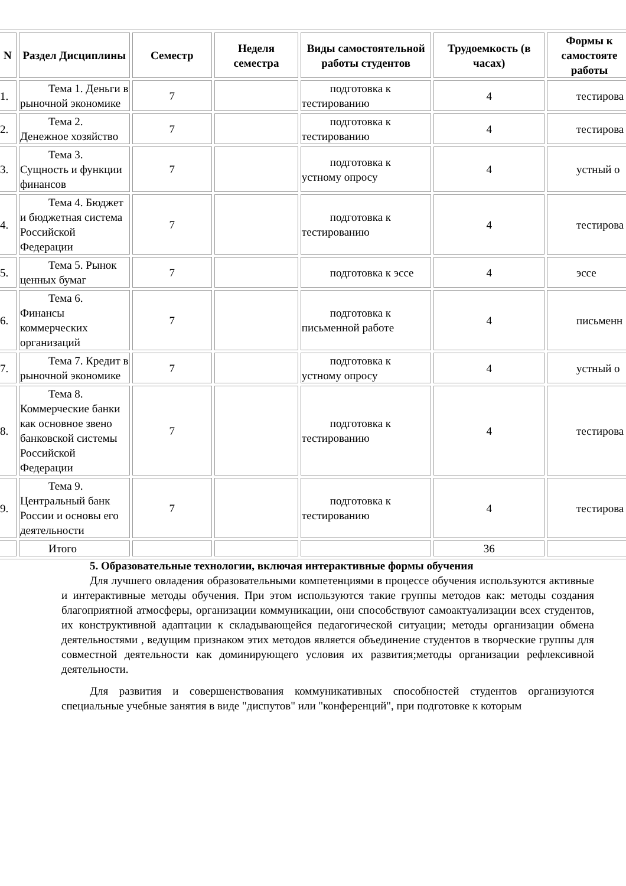| N | Раздел Дисциплины | Семестр | Неделя семестра | Виды самостоятельной работы студентов | Трудоемкость (в часах) | Формы к самостояте работы |
| --- | --- | --- | --- | --- | --- | --- |
| 1. | Тема 1. Деньги в рыночной экономике | 7 | | подготовка к тестированию | 4 | тестирова |
| 2. | Тема 2. Денежное хозяйство | 7 | | подготовка к тестированию | 4 | тестирова |
| 3. | Тема 3. Сущность и функции финансов | 7 | | подготовка к устному опросу | 4 | устный о |
| 4. | Тема 4. Бюджет и бюджетная система Российской Федерации | 7 | | подготовка к тестированию | 4 | тестирова |
| 5. | Тема 5. Рынок ценных бумаг | 7 | | подготовка к эссе | 4 | эссе |
| 6. | Тема 6. Финансы коммерческих организаций | 7 | | подготовка к письменной работе | 4 | письменн |
| 7. | Тема 7. Кредит в рыночной экономике | 7 | | подготовка к устному опросу | 4 | устный о |
| 8. | Тема 8. Коммерческие банки как основное звено банковской системы Российской Федерации | 7 | | подготовка к тестированию | 4 | тестирова |
| 9. | Тема 9. Центральный банк России и основы его деятельности | 7 | | подготовка к тестированию | 4 | тестирова |
| | Итого | | | | 36 | |
5. Образовательные технологии, включая интерактивные формы обучения
Для лучшего овладения образовательными компетенциями в процессе обучения используются активные и интерактивные методы обучения. При этом используются такие группы методов как: методы создания благоприятной атмосферы, организации коммуникации, они способствуют самоактуализации всех студентов, их конструктивной адаптации к складывающейся педагогической ситуации; методы организации обмена деятельностями , ведущим признаком этих методов является объединение студентов в творческие группы для совместной деятельности как доминирующего условия их развития;методы организации рефлексивной деятельности.
Для развития и совершенствования коммуникативных способностей студентов организуются специальные учебные занятия в виде "диспутов" или "конференций", при подготовке к которым